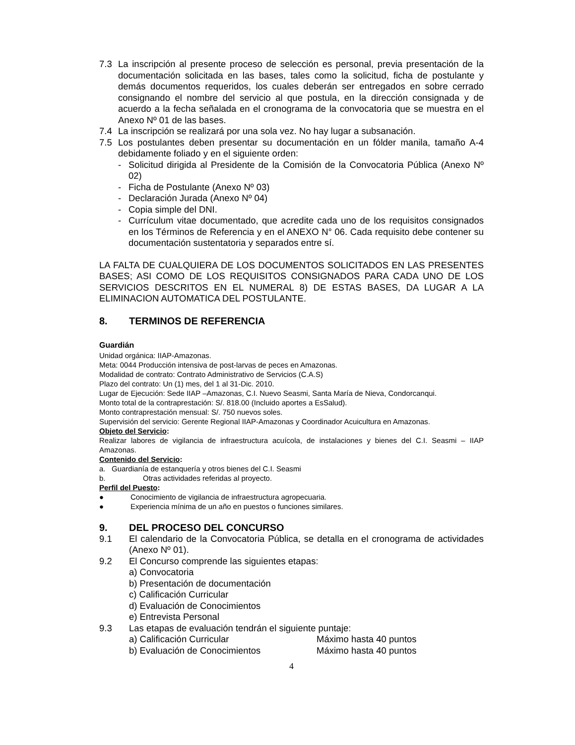7.3 La inscripción al presente proceso de selección es personal, previa presentación de la documentación solicitada en las bases, tales como la solicitud, ficha de postulante y demás documentos requeridos, los cuales deberán ser entregados en sobre cerrado consignando el nombre del servicio al que postula, en la dirección consignada y de acuerdo a la fecha señalada en el cronograma de la convocatoria que se muestra en el Anexo Nº 01 de las bases.
7.4 La inscripción se realizará por una sola vez. No hay lugar a subsanación.
7.5 Los postulantes deben presentar su documentación en un fólder manila, tamaño A-4 debidamente foliado y en el siguiente orden:
- Solicitud dirigida al Presidente de la Comisión de la Convocatoria Pública (Anexo Nº 02)
- Ficha de Postulante (Anexo Nº 03)
- Declaración Jurada (Anexo Nº 04)
- Copia simple del DNI.
- Currículum vitae documentado, que acredite cada uno de los requisitos consignados en los Términos de Referencia y en el ANEXO N° 06. Cada requisito debe contener su documentación sustentatoria y separados entre sí.
LA FALTA DE CUALQUIERA DE LOS DOCUMENTOS SOLICITADOS EN LAS PRESENTES BASES; ASI COMO DE LOS REQUISITOS CONSIGNADOS PARA CADA UNO DE LOS SERVICIOS DESCRITOS EN EL NUMERAL 8) DE ESTAS BASES, DA LUGAR A LA ELIMINACION AUTOMATICA DEL POSTULANTE.
8. TERMINOS DE REFERENCIA
Guardián
Unidad orgánica: IIAP-Amazonas.
Meta: 0044 Producción intensiva de post-larvas de peces en Amazonas.
Modalidad de contrato: Contrato Administrativo de Servicios (C.A.S)
Plazo del contrato: Un (1) mes, del 1 al 31-Dic. 2010.
Lugar de Ejecución: Sede IIAP –Amazonas, C.I. Nuevo Seasmi, Santa María de Nieva, Condorcanqui.
Monto total de la contraprestación: S/. 818.00 (Incluido aportes a EsSalud).
Monto contraprestación mensual: S/. 750 nuevos soles.
Supervisión del servicio: Gerente Regional IIAP-Amazonas y Coordinador Acuicultura en Amazonas.
Objeto del Servicio:
Realizar labores de vigilancia de infraestructura acuícola, de instalaciones y bienes del C.I. Seasmi – IIAP Amazonas.
Contenido del Servicio:
a. Guardianía de estanquería y otros bienes del C.I. Seasmi
b. Otras actividades referidas al proyecto.
Perfil del Puesto:
● Conocimiento de vigilancia de infraestructura agropecuaria.
● Experiencia mínima de un año en puestos o funciones similares.
9. DEL PROCESO DEL CONCURSO
9.1 El calendario de la Convocatoria Pública, se detalla en el cronograma de actividades (Anexo Nº 01).
9.2 El Concurso comprende las siguientes etapas:
a) Convocatoria
b) Presentación de documentación
c) Calificación Curricular
d) Evaluación de Conocimientos
e) Entrevista Personal
9.3 Las etapas de evaluación tendrán el siguiente puntaje:
a) Calificación Curricular Máximo hasta 40 puntos
b) Evaluación de Conocimientos Máximo hasta 40 puntos
4